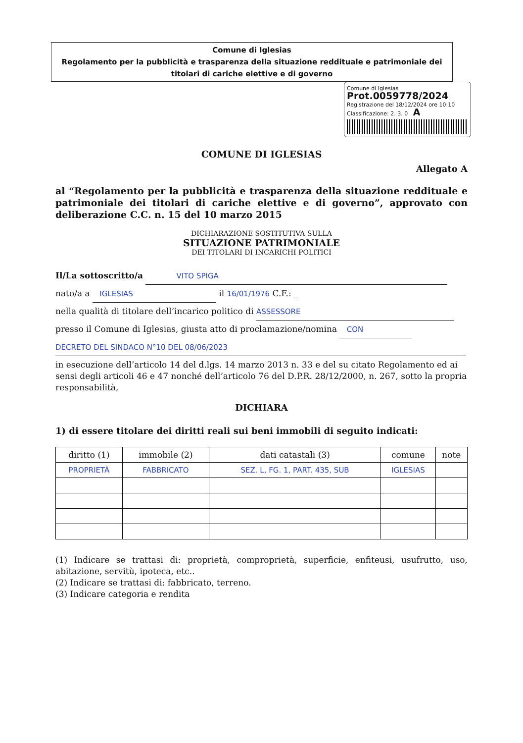Comune di Iglesias
Regolamento per la pubblicità e trasparenza della situazione reddituale e patrimoniale dei titolari di cariche elettive e di governo
Comune di Iglesias
Prot.0059778/2024
Registrazione del 18/12/2024 ore 10:10
Classificazione: 2. 3. 0 A
COMUNE DI IGLESIAS
Allegato A
al “Regolamento per la pubblicità e trasparenza della situazione reddituale e patrimoniale dei titolari di cariche elettive e di governo”, approvato con deliberazione C.C. n. 15 del 10 marzo 2015
DICHIARAZIONE SOSTITUTIVA SULLA
SITUAZIONE PATRIMONIALE
DEI TITOLARI DI INCARICHI POLITICI
Il/La sottoscritto/a VITO SPIGA
nato/a a IGLESIAS il 16/01/1976 C.F.: _
nella qualità di titolare dell’incarico politico di ASSESSORE
presso il Comune di Iglesias, giusta atto di proclamazione/nomina CON
DECRETO DEL SINDACO N°10 DEL 08/06/2023
in esecuzione dell’articolo 14 del d.lgs. 14 marzo 2013 n. 33 e del su citato Regolamento ed ai sensi degli articoli 46 e 47 nonché dell’articolo 76 del D.P.R. 28/12/2000, n. 267, sotto la propria responsabilità,
DICHIARA
1) di essere titolare dei diritti reali sui beni immobili di seguito indicati:
| diritto (1) | immobile (2) | dati catastali (3) | comune | note |
| --- | --- | --- | --- | --- |
| PROPRIETÀ | FABBRICATO | SEZ. L, FG. 1, PART. 435, SUB | IGLESIAS | |
(1) Indicare se trattasi di: proprietà, comproprietà, superficie, enfiteusi, usufrutto, uso, abitazione, servitù, ipoteca, etc..
(2) Indicare se trattasi di: fabbricato, terreno.
(3) Indicare categoria e rendita